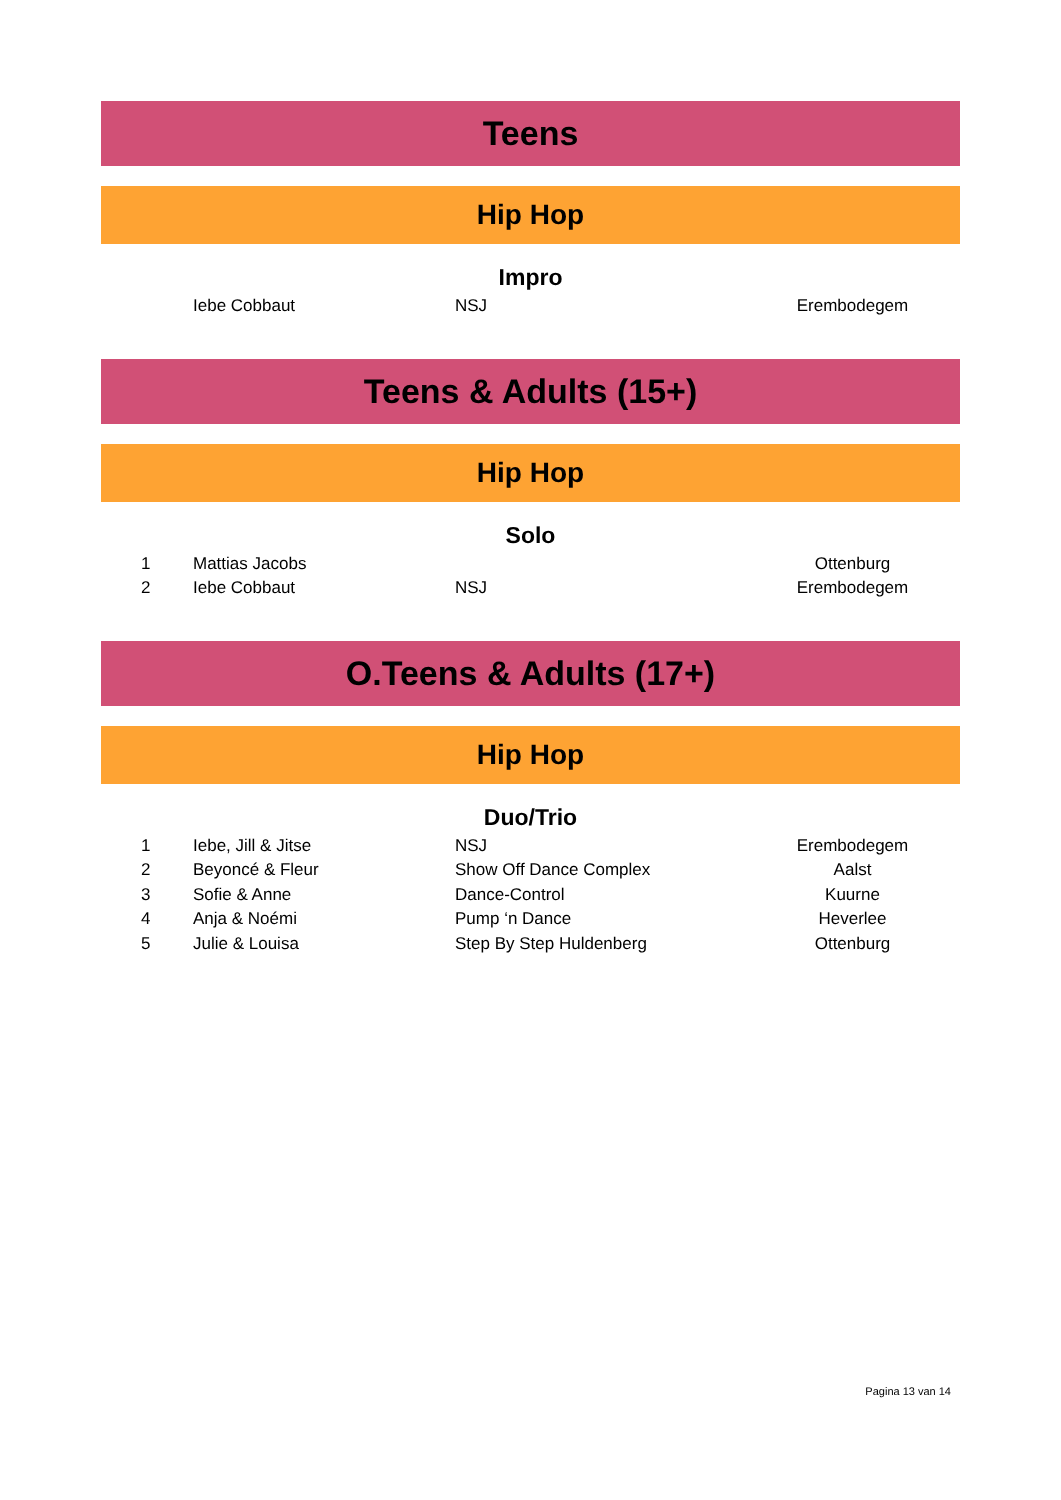Teens
Hip Hop
Impro
| | Iebe Cobbaut | NSJ | Erembodegem |
Teens & Adults (15+)
Hip Hop
Solo
| 1 | Mattias Jacobs | | Ottenburg |
| 2 | Iebe Cobbaut | NSJ | Erembodegem |
O.Teens & Adults (17+)
Hip Hop
Duo/Trio
| 1 | Iebe, Jill & Jitse | NSJ | Erembodegem |
| 2 | Beyoncé & Fleur | Show Off Dance Complex | Aalst |
| 3 | Sofie & Anne | Dance-Control | Kuurne |
| 4 | Anja & Noémi | Pump ‘n Dance | Heverlee |
| 5 | Julie & Louisa | Step By Step Huldenberg | Ottenburg |
Pagina 13 van 14